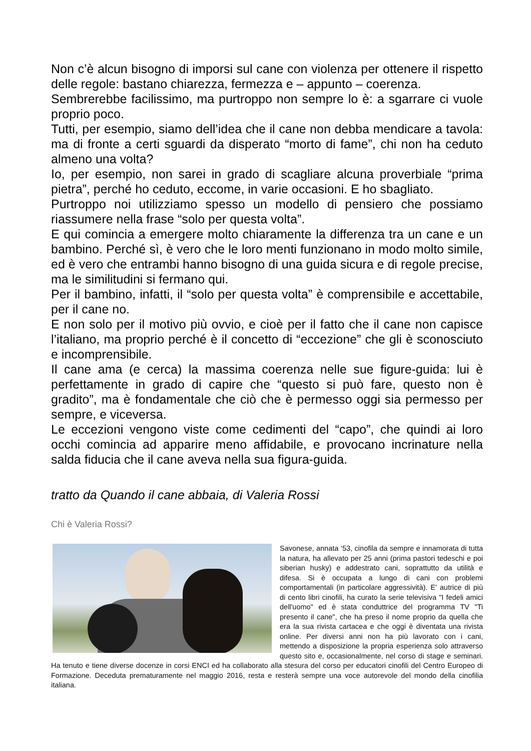Non c’è alcun bisogno di imporsi sul cane con violenza per ottenere il rispetto delle regole: bastano chiarezza, fermezza e – appunto – coerenza.
Sembrerebbe facilissimo, ma purtroppo non sempre lo è: a sgarrare ci vuole proprio poco.
Tutti, per esempio, siamo dell’idea che il cane non debba mendicare a tavola: ma di fronte a certi sguardi da disperato “morto di fame”, chi non ha ceduto almeno una volta?
Io, per esempio, non sarei in grado di scagliare alcuna proverbiale “prima pietra”, perché ho ceduto, eccome, in varie occasioni. E ho sbagliato.
Purtroppo noi utilizziamo spesso un modello di pensiero che possiamo riassumere nella frase “solo per questa volta”.
E qui comincia a emergere molto chiaramente la differenza tra un cane e un bambino. Perché sì, è vero che le loro menti funzionano in modo molto simile, ed è vero che entrambi hanno bisogno di una guida sicura e di regole precise, ma le similitudini si fermano qui.
Per il bambino, infatti, il “solo per questa volta” è comprensibile e accettabile, per il cane no.
E non solo per il motivo più ovvio, e cioè per il fatto che il cane non capisce l’italiano, ma proprio perché è il concetto di “eccezione” che gli è sconosciuto e incomprensibile.
Il cane ama (e cerca) la massima coerenza nelle sue figure-guida: lui è perfettamente in grado di capire che “questo si può fare, questo non è gradito”, ma è fondamentale che ciò che è permesso oggi sia permesso per sempre, e viceversa.
Le eccezioni vengono viste come cedimenti del “capo”, che quindi ai loro occhi comincia ad apparire meno affidabile, e provocano incrinature nella salda fiducia che il cane aveva nella sua figura-guida.
tratto da Quando il cane abbaia, di Valeria Rossi
Chi è Valeria Rossi?
Savonese, annata ‘53, cinofila da sempre e innamorata di tutta la natura, ha allevato per 25 anni (prima pastori tedeschi e poi siberian husky) e addestrato cani, soprattutto da utilità e difesa. Si è occupata a lungo di cani con problemi comportamentali (in particolare aggressività). E' autrice di più di cento libri cinofili, ha curato la serie televisiva "I fedeli amici dell'uomo" ed è stata conduttrice del programma TV "Ti presento il cane", che ha preso il nome proprio da quella che era la sua rivista cartacea e che oggi è diventata una rivista online. Per diversi anni non ha più lavorato con i cani, mettendo a disposizione la propria esperienza solo attraverso questo sito e, occasionalmente, nel corso di stage e seminari. Ha tenuto e tiene diverse docenze in corsi ENCI ed ha collaborato alla stesura del corso per educatori cinofili del Centro Europeo di Formazione. Deceduta prematuramente nel maggio 2016, resta e resterà sempre una voce autorevole del mondo della cinofilia italiana.